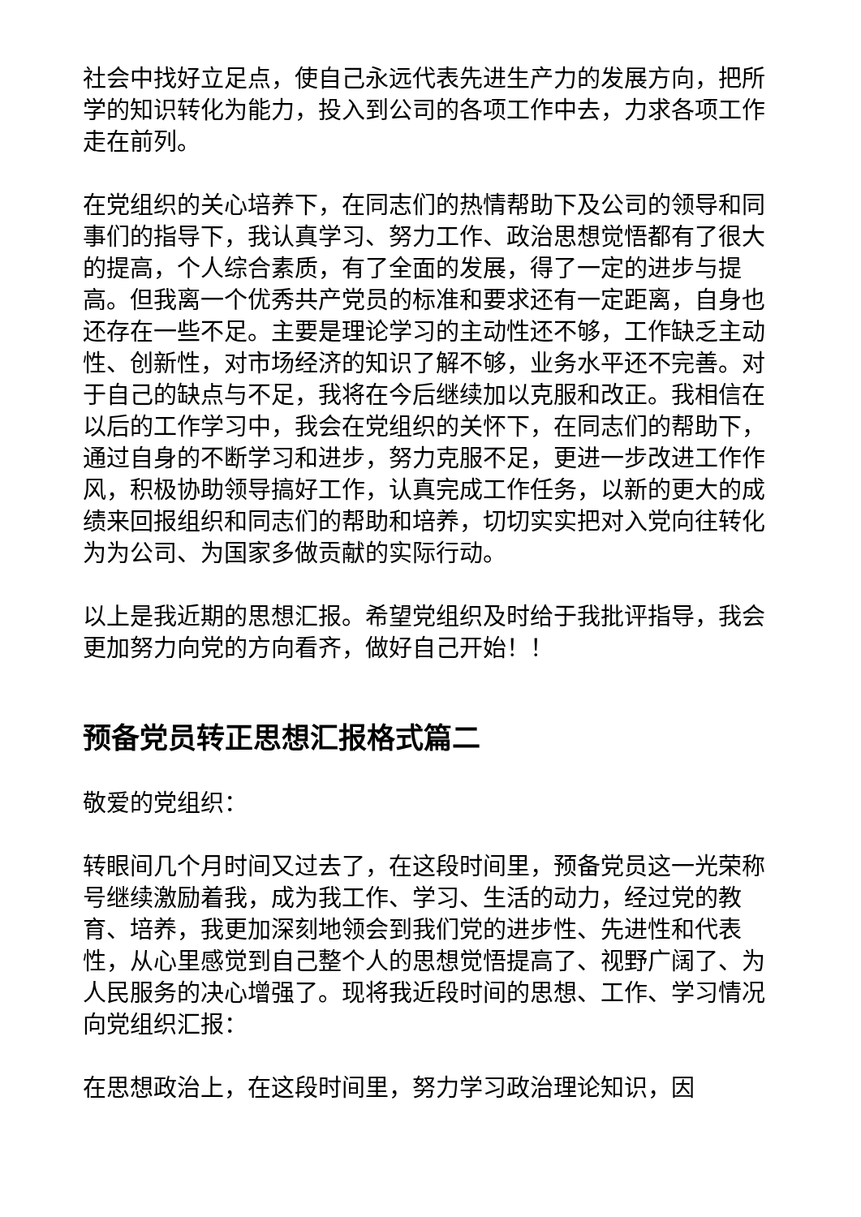社会中找好立足点，使自己永远代表先进生产力的发展方向，把所学的知识转化为能力，投入到公司的各项工作中去，力求各项工作走在前列。
在党组织的关心培养下，在同志们的热情帮助下及公司的领导和同事们的指导下，我认真学习、努力工作、政治思想觉悟都有了很大的提高，个人综合素质，有了全面的发展，得了一定的进步与提高。但我离一个优秀共产党员的标准和要求还有一定距离，自身也还存在一些不足。主要是理论学习的主动性还不够，工作缺乏主动性、创新性，对市场经济的知识了解不够，业务水平还不完善。对于自己的缺点与不足，我将在今后继续加以克服和改正。我相信在以后的工作学习中，我会在党组织的关怀下，在同志们的帮助下，通过自身的不断学习和进步，努力克服不足，更进一步改进工作作风，积极协助领导搞好工作，认真完成工作任务，以新的更大的成绩来回报组织和同志们的帮助和培养，切切实实把对入党向往转化为为公司、为国家多做贡献的实际行动。
以上是我近期的思想汇报。希望党组织及时给于我批评指导，我会更加努力向党的方向看齐，做好自己开始！！
预备党员转正思想汇报格式篇二
敬爱的党组织：
转眼间几个月时间又过去了，在这段时间里，预备党员这一光荣称号继续激励着我，成为我工作、学习、生活的动力，经过党的教育、培养，我更加深刻地领会到我们党的进步性、先进性和代表性，从心里感觉到自己整个人的思想觉悟提高了、视野广阔了、为人民服务的决心增强了。现将我近段时间的思想、工作、学习情况向党组织汇报：
在思想政治上，在这段时间里，努力学习政治理论知识，因